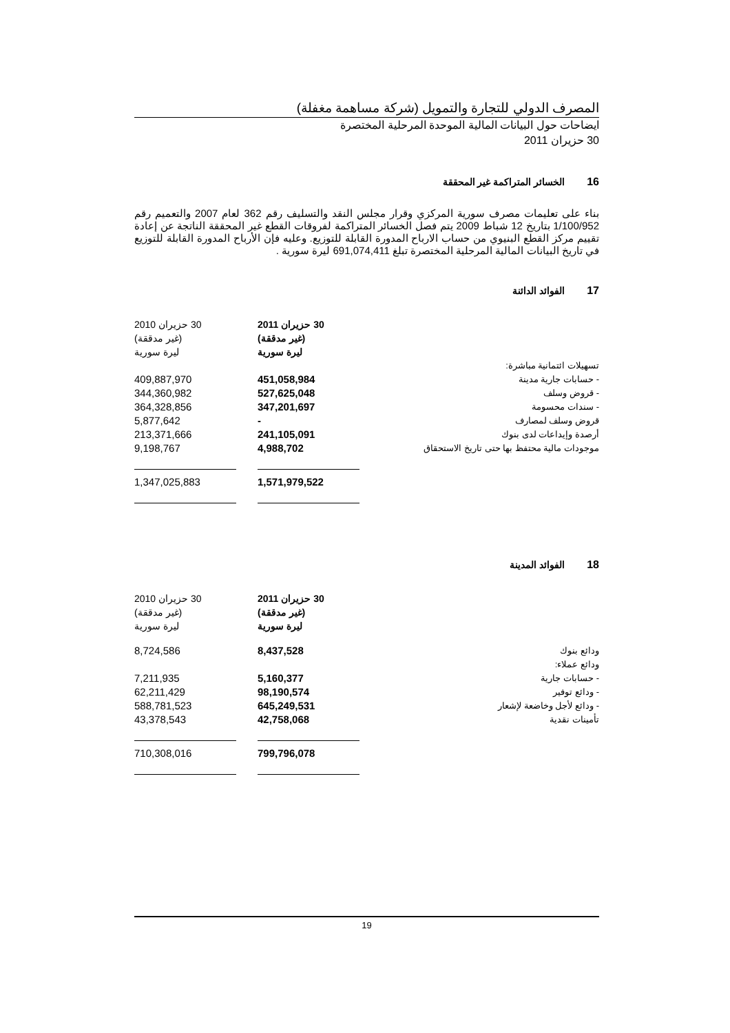المصرف الدولي للتجارة والتمويل (شركة مساهمة مغفلة)
ايضاحات حول البيانات المالية الموحدة المرحلية المختصرة
30 حزيران 2011
16الخسائر المتراكمة غير المحققة
بناء على تعليمات مصرف سورية المركزي وقرار مجلس النقد والتسليف رقم 362 لعام 2007 والتعميم رقم 1/100/952 بتاريخ 12 شباط 2009 يتم فصل الخسائر المتراكمة لفروقات القطع غير المحققة الناتجة عن إعادة تقييم مركز القطع البنيوي من حساب الارباح المدورة القابلة للتوزيع. وعليه فإن الأرباح المدورة القابلة للتوزيع في تاريخ البيانات المالية المرحلية المختصرة تبلغ 691,074,411 ليرة سورية .
17الفوائد الدائنة
| | | 30 حزيران 2011 (غير مدققة) ليرة سورية | | 30 حزيران 2010 (غير مدققة) ليرة سورية |
| تسهيلات ائتمانية مباشرة: | | | | |
| - حسابات جارية مدينة | | 451,058,984 | | 409,887,970 |
| - قروض وسلف | | 527,625,048 | | 344,360,982 |
| - سندات محسومة | | 347,201,697 | | 364,328,856 |
| قروض وسلف لمصارف | | - | | 5,877,642 |
| أرصدة وإيداعات لدى بنوك | | 241,105,091 | | 213,371,666 |
| موجودات مالية محتفظ بها حتى تاريخ الاستحقاق | | 4,988,702 | | 9,198,767 |
| | | 1,571,979,522 | | 1,347,025,883 |
18الفوائد المدينة
| | | 30 حزيران 2011 (غير مدققة) ليرة سورية | | 30 حزيران 2010 (غير مدققة) ليرة سورية |
| ودائع بنوك | | 8,437,528 | | 8,724,586 |
| ودائع عملاء: | | | | |
| - حسابات جارية | | 5,160,377 | | 7,211,935 |
| - ودائع توفير | | 98,190,574 | | 62,211,429 |
| - ودائع لأجل وخاضعة لإشعار | | 645,249,531 | | 588,781,523 |
| تأمينات نقدية | | 42,758,068 | | 43,378,543 |
| | | 799,796,078 | | 710,308,016 |
19